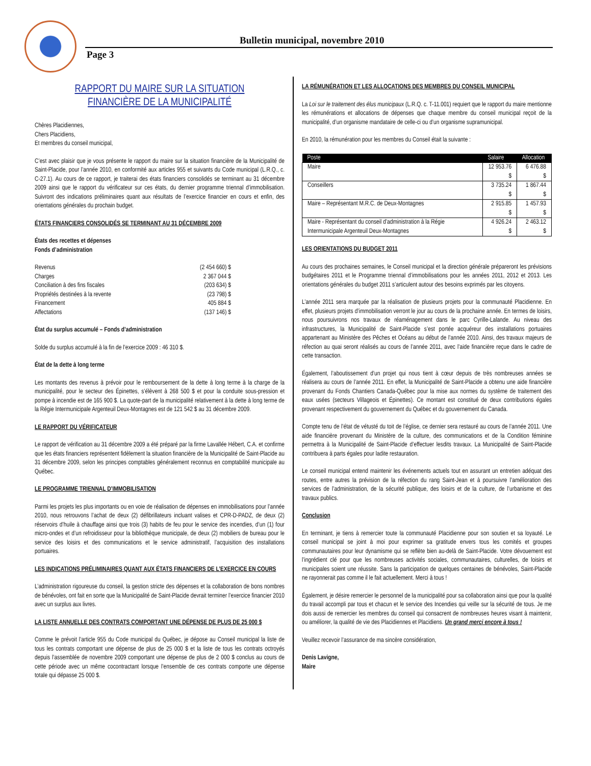Bulletin municipal, novembre 2010
Page 3
RAPPORT DU MAIRE SUR LA SITUATION
FINANCIÈRE DE LA MUNICIPALITÉ
Chères Placidiennes,
Chers Placidiens,
Et membres du conseil municipal,
C’est avec plaisir que je vous présente le rapport du maire sur la situation financière de la Municipalité de Saint-Placide, pour l’année 2010, en conformité aux articles 955 et suivants du Code municipal (L.R.Q., c. C-27.1). Au cours de ce rapport, je traiterai des états financiers consolidés se terminant au 31 décembre 2009 ainsi que le rapport du vérificateur sur ces états, du dernier programme triennal d’immobilisation. Suivront des indications préliminaires quant aux résultats de l’exercice financier en cours et enfin, des orientations générales du prochain budget.
ÉTATS FINANCIERS CONSOLIDÉS SE TERMINANT AU 31 DÉCEMBRE 2009
États des recettes et dépenses
Fonds d’administration
| Revenus | (2 454 660) $ |
| Charges | 2 367 044 $ |
| Conciliation à des fins fiscales | (203 634) $ |
| Propriétés destinées à la revente | (23 798) $ |
| Financement | 405 884 $ |
| Affectations | (137 146) $ |
État du surplus accumulé – Fonds d’administration
Solde du surplus accumulé à la fin de l’exercice 2009 : 46 310 $.
État de la dette à long terme
Les montants des revenus à prévoir pour le remboursement de la dette à long terme à la charge de la municipalité, pour le secteur des Épinettes, s’élèvent à 268 500 $ et pour la conduite sous-pression et pompe à incendie est de 165 900 $. La quote-part de la municipalité relativement à la dette à long terme de la Régie Intermunicipale Argenteuil Deux-Montagnes est de 121 542 $ au 31 décembre 2009.
LE RAPPORT DU VÉRIFICATEUR
Le rapport de vérification au 31 décembre 2009 a été préparé par la firme Lavallée Hébert, C.A. et confirme que les états financiers représentent fidèlement la situation financière de la Municipalité de Saint-Placide au 31 décembre 2009, selon les principes comptables généralement reconnus en comptabilité municipale au Québec.
LE PROGRAMME TRIENNAL D’IMMOBILISATION
Parmi les projets les plus importants ou en voie de réalisation de dépenses en immobilisations pour l’année 2010, nous retrouvons l’achat de deux (2) défibrillateurs incluant valises et CPR-D-PADZ, de deux (2) réservoirs d’huile à chauffage ainsi que trois (3) habits de feu pour le service des incendies, d’un (1) four micro-ondes et d’un refroidisseur pour la bibliothèque municipale, de deux (2) mobiliers de bureau pour le service des loisirs et des communications et le service administratif, l’acquisition des installations portuaires.
LES INDICATIONS PRÉLIMINAIRES QUANT AUX ÉTATS FINANCIERS DE L’EXERCICE EN COURS
L’administration rigoureuse du conseil, la gestion stricte des dépenses et la collaboration de bons nombres de bénévoles, ont fait en sorte que la Municipalité de Saint-Placide devrait terminer l’exercice financier 2010 avec un surplus aux livres.
LA LISTE ANNUELLE DES CONTRATS COMPORTANT UNE DÉPENSE DE PLUS DE 25 000 $
Comme le prévoit l’article 955 du Code municipal du Québec, je dépose au Conseil municipal la liste de tous les contrats comportant une dépense de plus de 25 000 $ et la liste de tous les contrats octroyés depuis l’assemblée de novembre 2009 comportant une dépense de plus de 2 000 $ conclus au cours de cette période avec un même cocontractant lorsque l’ensemble de ces contrats comporte une dépense totale qui dépasse 25 000 $.
LA RÉMUNÉRATION ET LES ALLOCATIONS DES MEMBRES DU CONSEIL MUNICIPAL
La Loi sur le traitement des élus municipaux (L.R.Q. c. T-11.001) requiert que le rapport du maire mentionne les rémunérations et allocations de dépenses que chaque membre du conseil municipal reçoit de la municipalité, d’un organisme mandataire de celle-ci ou d’un organisme supramunicipal.
En 2010, la rémunération pour les membres du Conseil était la suivante :
| Poste | Salaire | Allocation |
| --- | --- | --- |
| Maire | 12 953.76 $ | 6 476.88 $ |
| Conseillers | 3 735.24 $ | 1 867.44 $ |
| Maire – Représentant M.R.C. de Deux-Montagnes | 2 915.85 $ | 1 457.93 $ |
| Maire - Représentant du conseil d’administration à la Régie Intermunicipale Argenteuil Deux-Montagnes | 4 926.24 $ | 2 463.12 $ |
LES ORIENTATIONS DU BUDGET 2011
Au cours des prochaines semaines, le Conseil municipal et la direction générale prépareront les prévisions budgétaires 2011 et le Programme triennal d’immobilisations pour les années 2011, 2012 et 2013. Les orientations générales du budget 2011 s’articulent autour des besoins exprimés par les citoyens.
L’année 2011 sera marquée par la réalisation de plusieurs projets pour la communauté Placidienne. En effet, plusieurs projets d’immobilisation verront le jour au cours de la prochaine année. En termes de loisirs, nous poursuivrons nos travaux de réaménagement dans le parc Cyrille-Lalande. Au niveau des infrastructures, la Municipalité de Saint-Placide s’est portée acquéreur des installations portuaires appartenant au Ministère des Pêches et Océans au début de l’année 2010. Ainsi, des travaux majeurs de réfection au quai seront réalisés au cours de l’année 2011, avec l’aide financière reçue dans le cadre de cette transaction.
Également, l’aboutissement d’un projet qui nous tient à cœur depuis de très nombreuses années se réalisera au cours de l’année 2011. En effet, la Municipalité de Saint-Placide a obtenu une aide financière provenant du Fonds Chantiers Canada-Québec pour la mise aux normes du système de traitement des eaux usées (secteurs Villageois et Épinettes). Ce montant est constitué de deux contributions égales provenant respectivement du gouvernement du Québec et du gouvernement du Canada.
Compte tenu de l’état de vétusté du toit de l’église, ce dernier sera restauré au cours de l’année 2011. Une aide financière provenant du Ministère de la culture, des communications et de la Condition féminine permettra à la Municipalité de Saint-Placide d’effectuer lesdits travaux. La Municipalité de Saint-Placide contribuera à parts égales pour ladite restauration.
Le conseil municipal entend maintenir les événements actuels tout en assurant un entretien adéquat des routes, entre autres la prévision de la réfection du rang Saint-Jean et à poursuivre l’amélioration des services de l’administration, de la sécurité publique, des loisirs et de la culture, de l’urbanisme et des travaux publics.
Conclusion
En terminant, je tiens à remercier toute la communauté Placidienne pour son soutien et sa loyauté. Le conseil municipal se joint à moi pour exprimer sa gratitude envers tous les comités et groupes communautaires pour leur dynamisme qui se reflète bien au-delà de Saint-Placide. Votre dévouement est l’ingrédient clé pour que les nombreuses activités sociales, communautaires, culturelles, de loisirs et municipales soient une réussite. Sans la participation de quelques centaines de bénévoles, Saint-Placide ne rayonnerait pas comme il le fait actuellement. Merci à tous !
Également, je désire remercier le personnel de la municipalité pour sa collaboration ainsi que pour la qualité du travail accompli par tous et chacun et le service des Incendies qui veille sur la sécurité de tous. Je me dois aussi de remercier les membres du conseil qui consacrent de nombreuses heures visant à maintenir, ou améliorer, la qualité de vie des Placidiennes et Placidiens. Un grand merci encore à tous !
Veuillez recevoir l’assurance de ma sincère considération,
Denis Lavigne,
Maire